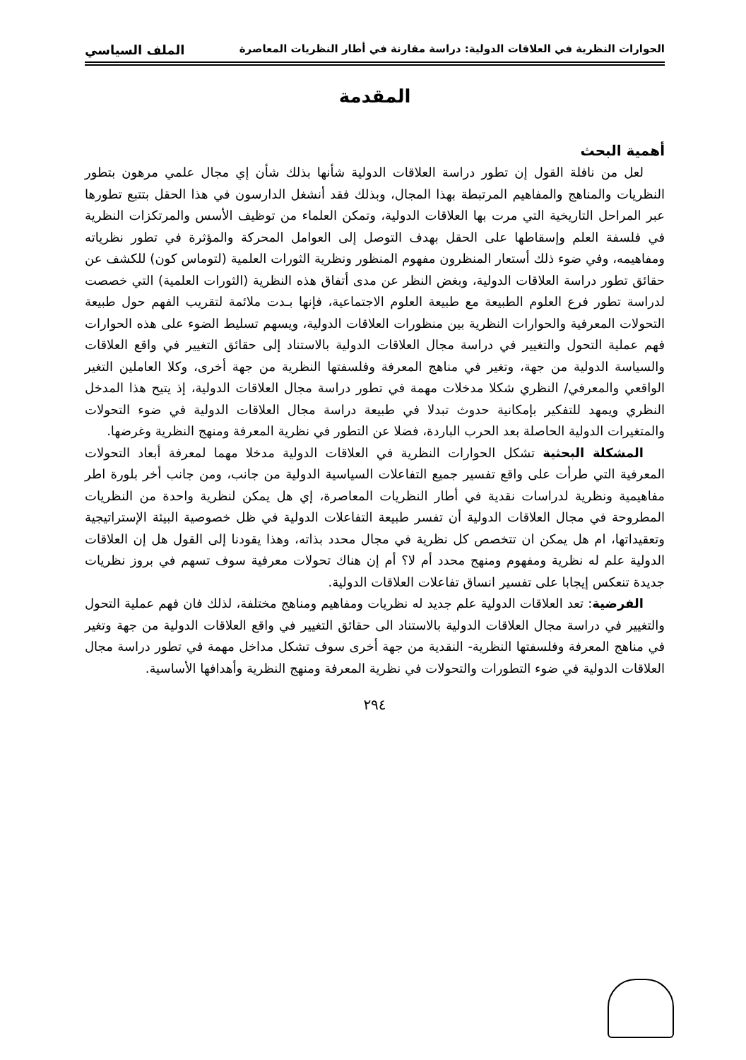الحوارات النظرية في العلاقات الدولية: دراسة مقارنة في أطار النظريات المعاصرة الملف السياسي
المقدمة
أهمية البحث
لعل من نافلة القول إن تطور دراسة العلاقات الدولية شأنها بذلك شأن إي مجال علمي مرهون بتطور النظريات والمناهج والمفاهيم المرتبطة بهذا المجال، وبذلك فقد أنشغل الدارسون في هذا الحقل بتتبع تطورها عبر المراحل التاريخية التي مرت بها العلاقات الدولية، وتمكن العلماء من توظيف الأسس والمرتكزات النظرية في فلسفة العلم وإسقاطها على الحقل بهدف التوصل إلى العوامل المحركة والمؤثرة في تطور نظرياته ومفاهيمه، وفي ضوء ذلك أستعار المنظرون مفهوم المنظور ونظرية الثورات العلمية (لتوماس كون) للكشف عن حقائق تطور دراسة العلاقات الدولية، وبغض النظر عن مدى أتفاق هذه النظرية (الثورات العلمية) التي خصصت لدراسة تطور فرع العلوم الطبيعة مع طبيعة العلوم الاجتماعية، فإنها بـدت ملائمة لتقريب الفهم حول طبيعة التحولات المعرفية والحوارات النظرية بين منظورات العلاقات الدولية، ويسهم تسليط الضوء على هذه الحوارات فهم عملية التحول والتغيير في دراسة مجال العلاقات الدولية بالاستناد إلى حقائق التغيير في واقع العلاقات والسياسة الدولية من جهة، وتغير في مناهج المعرفة وفلسفتها النظرية من جهة أخرى، وكلا العاملين التغير الواقعي والمعرفي/ النظري شكلا مدخلات مهمة في تطور دراسة مجال العلاقات الدولية، إذ يتيح هذا المدخل النظري ويمهد للتفكير بإمكانية حدوث تبدلا في طبيعة دراسة مجال العلاقات الدولية في ضوء التحولات والمتغيرات الدولية الحاصلة بعد الحرب الباردة، فضلا عن التطور في نظرية المعرفة ومنهج النظرية وغرضها.
المشكلة البحثية تشكل الحوارات النظرية في العلاقات الدولية مدخلا مهما لمعرفة أبعاد التحولات المعرفية التي طرأت على واقع تفسير جميع التفاعلات السياسية الدولية من جانب، ومن جانب أخر بلورة اطر مفاهيمية ونظرية لدراسات نقدية في أطار النظريات المعاصرة، إي هل يمكن لنظرية واحدة من النظريات المطروحة في مجال العلاقات الدولية أن تفسر طبيعة التفاعلات الدولية في ظل خصوصية البيئة الإستراتيجية وتعقيداتها، ام هل يمكن ان تتخصص كل نظرية في مجال محدد بذاته، وهذا يقودنا إلى القول هل إن العلاقات الدولية علم له نظرية ومفهوم ومنهج محدد أم لا؟ أم إن هناك تحولات معرفية سوف تسهم في بروز نظريات جديدة تنعكس إيجابا على تفسير انساق تفاعلات العلاقات الدولية.
الفرضية: تعد العلاقات الدولية علم جديد له نظريات ومفاهيم ومناهج مختلفة، لذلك فان فهم عملية التحول والتغيير في دراسة مجال العلاقات الدولية بالاستناد الى حقائق التغيير في واقع العلاقات الدولية من جهة وتغير في مناهج المعرفة وفلسفتها النظرية- النقدية من جهة أخرى سوف تشكل مداخل مهمة في تطور دراسة مجال العلاقات الدولية في ضوء التطورات والتحولات في نظرية المعرفة ومنهج النظرية وأهدافها الأساسية.
٢٩٤